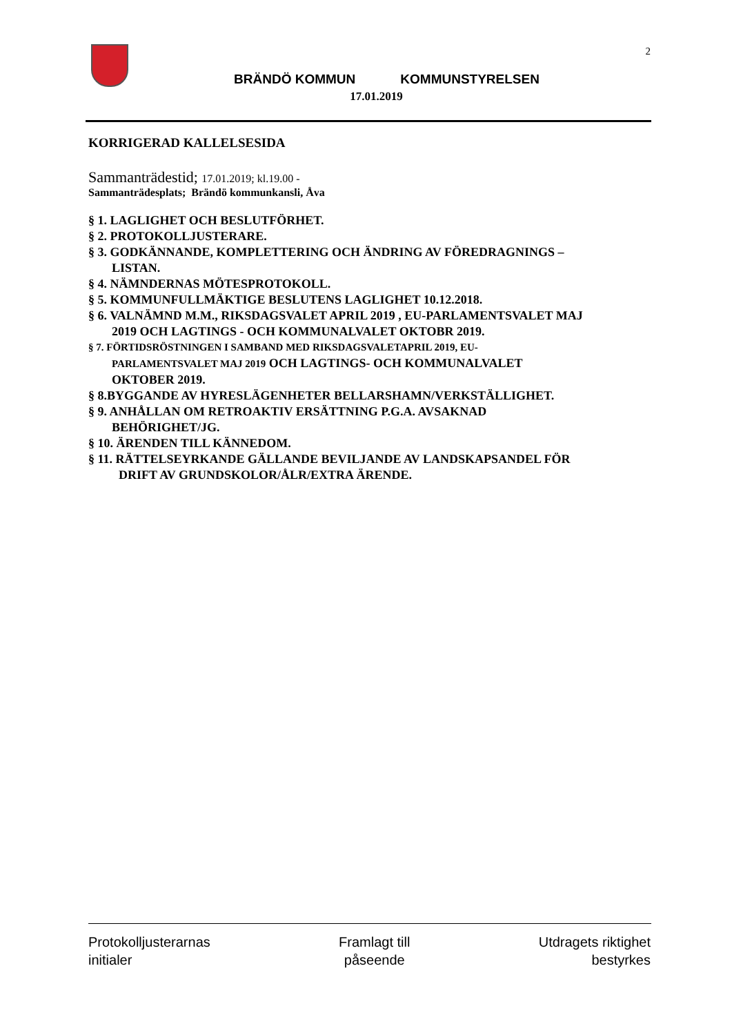2
BRÄNDÖ KOMMUN KOMMUNSTYRELSEN
17.01.2019
KORRIGERAD KALLELSESIDA
Sammanträdestid; 17.01.2019; kl.19.00 -
Sammanträdesplats; Brändö kommunkansli, Åva
§ 1. LAGLIGHET OCH BESLUTFÖRHET.
§ 2. PROTOKOLLJUSTERARE.
§ 3. GODKÄNNANDE, KOMPLETTERING OCH ÄNDRING AV FÖREDRAGNINGS –
LISTAN.
§ 4. NÄMNDERNAS MÖTESPROTOKOLL.
§ 5. KOMMUNFULLMÄKTIGE BESLUTENS LAGLIGHET 10.12.2018.
§ 6. VALNÄMND M.M., RIKSDAGSVALET APRIL 2019 , EU-PARLAMENTSVALET MAJ
2019 OCH LAGTINGS - OCH KOMMUNALVALET OKTOBR 2019.
§ 7. FÖRTIDSRÖSTNINGEN I SAMBAND MED RIKSDAGSVALETAPRIL 2019, EU-
PARLAMENTSVALET MAJ 2019 OCH LAGTINGS- OCH KOMMUNALVALET
OKTOBER 2019.
§ 8.BYGGANDE AV HYRESLÄGENHETER BELLARSHAMN/VERKSTÄLLIGHET.
§ 9. ANHÅLLAN OM RETROAKTIV ERSÄTTNING P.G.A. AVSAKNAD
BEHÖRIGHET/JG.
§ 10. ÄRENDEN TILL KÄNNEDOM.
§ 11. RÄTTELSEYRKANDE GÄLLANDE BEVILJANDE AV LANDSKAPSANDEL FÖR
DRIFT AV GRUNDSKOLOR/ÅLR/EXTRA ÄRENDE.
Protokolljusterarnas
initialer
Framlagt till
påseende
Utdragets riktighet
bestyrkes